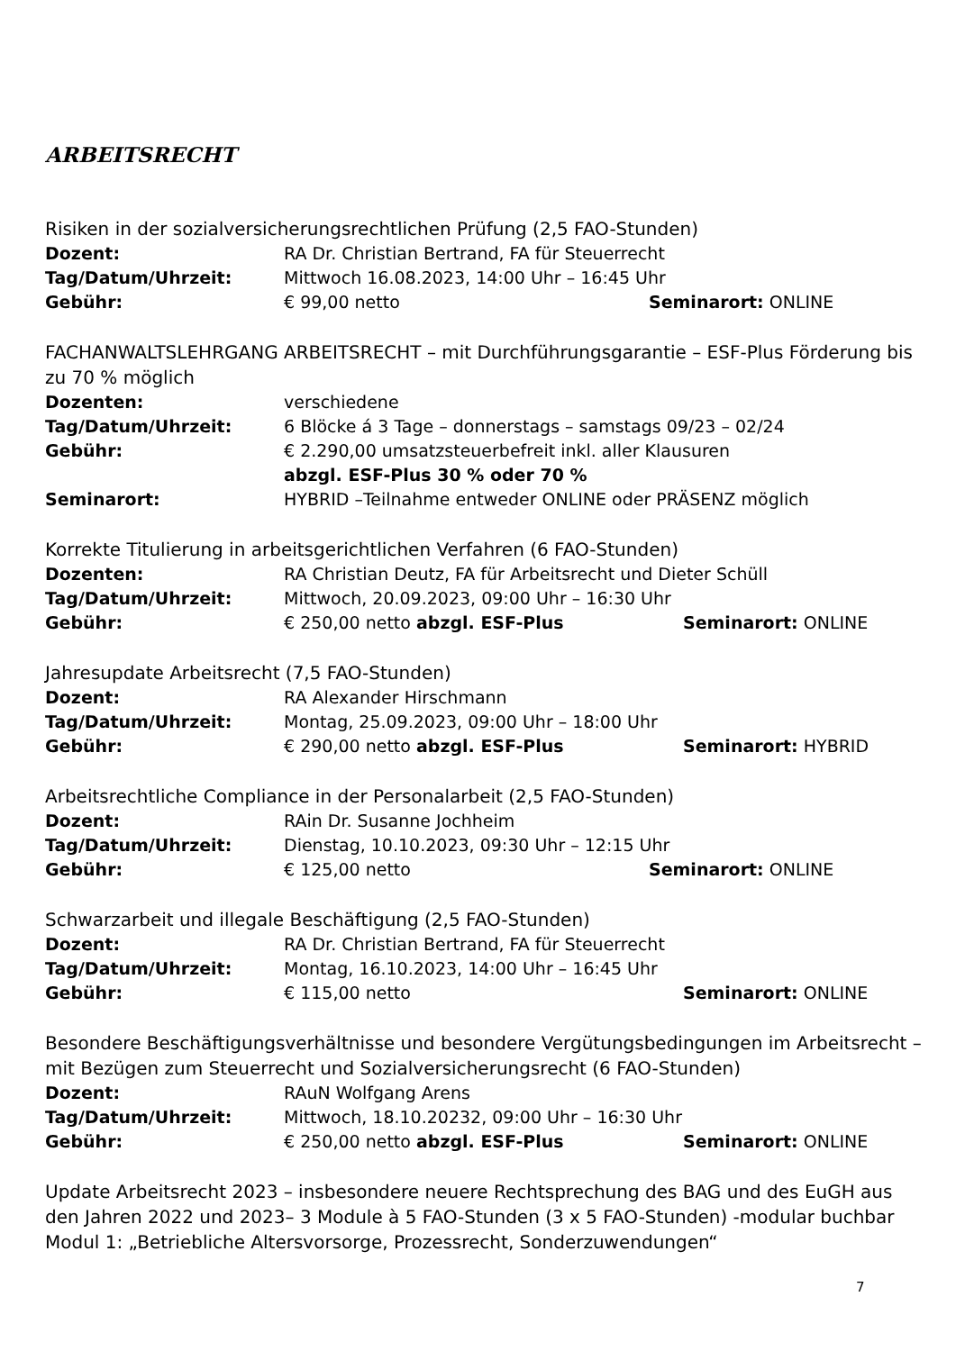ARBEITSRECHT
Risiken in der sozialversicherungsrechtlichen Prüfung (2,5 FAO-Stunden)
Dozent: RA Dr. Christian Bertrand, FA für Steuerrecht
Tag/Datum/Uhrzeit: Mittwoch 16.08.2023, 14:00 Uhr – 16:45 Uhr
Gebühr: € 99,00 netto Seminarort: ONLINE
FACHANWALTSLEHRGANG ARBEITSRECHT – mit Durchführungsgarantie – ESF-Plus Förderung bis zu 70 % möglich
Dozenten: verschiedene
Tag/Datum/Uhrzeit: 6 Blöcke á 3 Tage – donnerstags – samstags 09/23 – 02/24
Gebühr: € 2.290,00 umsatzsteuerbefreit inkl. aller Klausuren
abzgl. ESF-Plus 30 % oder 70 %
Seminarort: HYBRID –Teilnahme entweder ONLINE oder PRÄSENZ möglich
Korrekte Titulierung in arbeitsgerichtlichen Verfahren (6 FAO-Stunden)
Dozenten: RA Christian Deutz, FA für Arbeitsrecht und Dieter Schüll
Tag/Datum/Uhrzeit: Mittwoch, 20.09.2023, 09:00 Uhr – 16:30 Uhr
Gebühr: € 250,00 netto abzgl. ESF-Plus Seminarort: ONLINE
Jahresupdate Arbeitsrecht (7,5 FAO-Stunden)
Dozent: RA Alexander Hirschmann
Tag/Datum/Uhrzeit: Montag, 25.09.2023, 09:00 Uhr – 18:00 Uhr
Gebühr: € 290,00 netto abzgl. ESF-Plus Seminarort: HYBRID
Arbeitsrechtliche Compliance in der Personalarbeit (2,5 FAO-Stunden)
Dozent: RAin Dr. Susanne Jochheim
Tag/Datum/Uhrzeit: Dienstag, 10.10.2023, 09:30 Uhr – 12:15 Uhr
Gebühr: € 125,00 netto Seminarort: ONLINE
Schwarzarbeit und illegale Beschäftigung (2,5 FAO-Stunden)
Dozent: RA Dr. Christian Bertrand, FA für Steuerrecht
Tag/Datum/Uhrzeit: Montag, 16.10.2023, 14:00 Uhr – 16:45 Uhr
Gebühr: € 115,00 netto Seminarort: ONLINE
Besondere Beschäftigungsverhältnisse und besondere Vergütungsbedingungen im Arbeitsrecht – mit Bezügen zum Steuerrecht und Sozialversicherungsrecht (6 FAO-Stunden)
Dozent: RAuN Wolfgang Arens
Tag/Datum/Uhrzeit: Mittwoch, 18.10.20232, 09:00 Uhr – 16:30 Uhr
Gebühr: € 250,00 netto abzgl. ESF-Plus Seminarort: ONLINE
Update Arbeitsrecht 2023 – insbesondere neuere Rechtsprechung des BAG und des EuGH aus den Jahren 2022 und 2023– 3 Module à 5 FAO-Stunden (3 x 5 FAO-Stunden) -modular buchbar
Modul 1: „Betriebliche Altersvorsorge, Prozessrecht, Sonderzuwendungen“
7